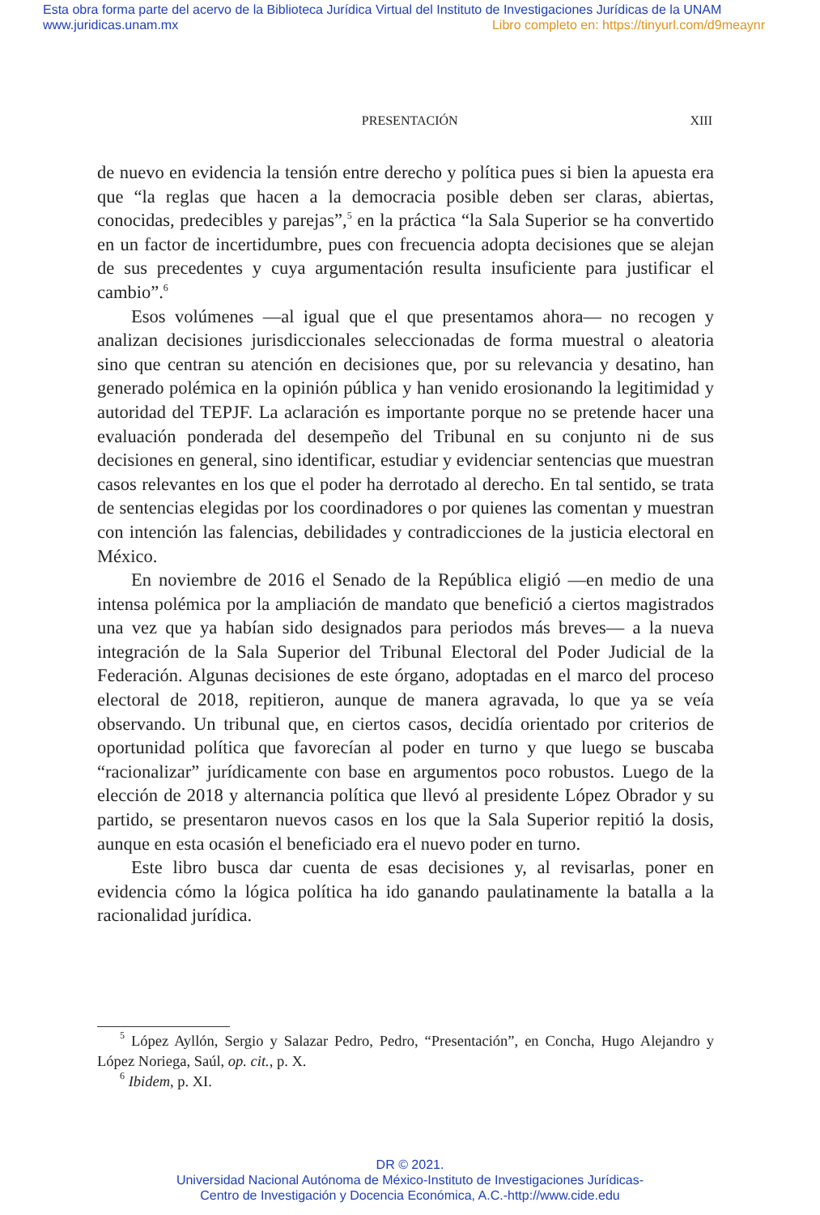Esta obra forma parte del acervo de la Biblioteca Jurídica Virtual del Instituto de Investigaciones Jurídicas de la UNAM
www.juridicas.unam.mx
Libro completo en: https://tinyurl.com/d9meaynr
PRESENTACIÓN XIII
de nuevo en evidencia la tensión entre derecho y política pues si bien la apuesta era que “la reglas que hacen a la democracia posible deben ser claras, abiertas, conocidas, predecibles y parejas”,<sup>5</sup> en la práctica “la Sala Superior se ha convertido en un factor de incertidumbre, pues con frecuencia adopta decisiones que se alejan de sus precedentes y cuya argumentación resulta insuficiente para justificar el cambio”.<sup>6</sup>
Esos volúmenes —al igual que el que presentamos ahora— no recogen y analizan decisiones jurisdiccionales seleccionadas de forma muestral o aleatoria sino que centran su atención en decisiones que, por su relevancia y desatino, han generado polémica en la opinión pública y han venido erosionando la legitimidad y autoridad del TEPJF. La aclaración es importante porque no se pretende hacer una evaluación ponderada del desempeño del Tribunal en su conjunto ni de sus decisiones en general, sino identificar, estudiar y evidenciar sentencias que muestran casos relevantes en los que el poder ha derrotado al derecho. En tal sentido, se trata de sentencias elegidas por los coordinadores o por quienes las comentan y muestran con intención las falencias, debilidades y contradicciones de la justicia electoral en México.
En noviembre de 2016 el Senado de la República eligió —en medio de una intensa polémica por la ampliación de mandato que benefició a ciertos magistrados una vez que ya habían sido designados para periodos más breves— a la nueva integración de la Sala Superior del Tribunal Electoral del Poder Judicial de la Federación. Algunas decisiones de este órgano, adoptadas en el marco del proceso electoral de 2018, repitieron, aunque de manera agravada, lo que ya se veía observando. Un tribunal que, en ciertos casos, decidía orientado por criterios de oportunidad política que favorecían al poder en turno y que luego se buscaba “racionalizar” jurídicamente con base en argumentos poco robustos. Luego de la elección de 2018 y alternancia política que llevó al presidente López Obrador y su partido, se presentaron nuevos casos en los que la Sala Superior repitió la dosis, aunque en esta ocasión el beneficiado era el nuevo poder en turno.
Este libro busca dar cuenta de esas decisiones y, al revisarlas, poner en evidencia cómo la lógica política ha ido ganando paulatinamente la batalla a la racionalidad jurídica.
<sup>5</sup> López Ayllón, Sergio y Salazar Pedro, Pedro, “Presentación”, en Concha, Hugo Alejandro y López Noriega, Saúl, op. cit., p. X.
<sup>6</sup> Ibidem, p. XI.
DR © 2021.
Universidad Nacional Autónoma de México-Instituto de Investigaciones Jurídicas-
Centro de Investigación y Docencia Económica, A.C.-http://www.cide.edu